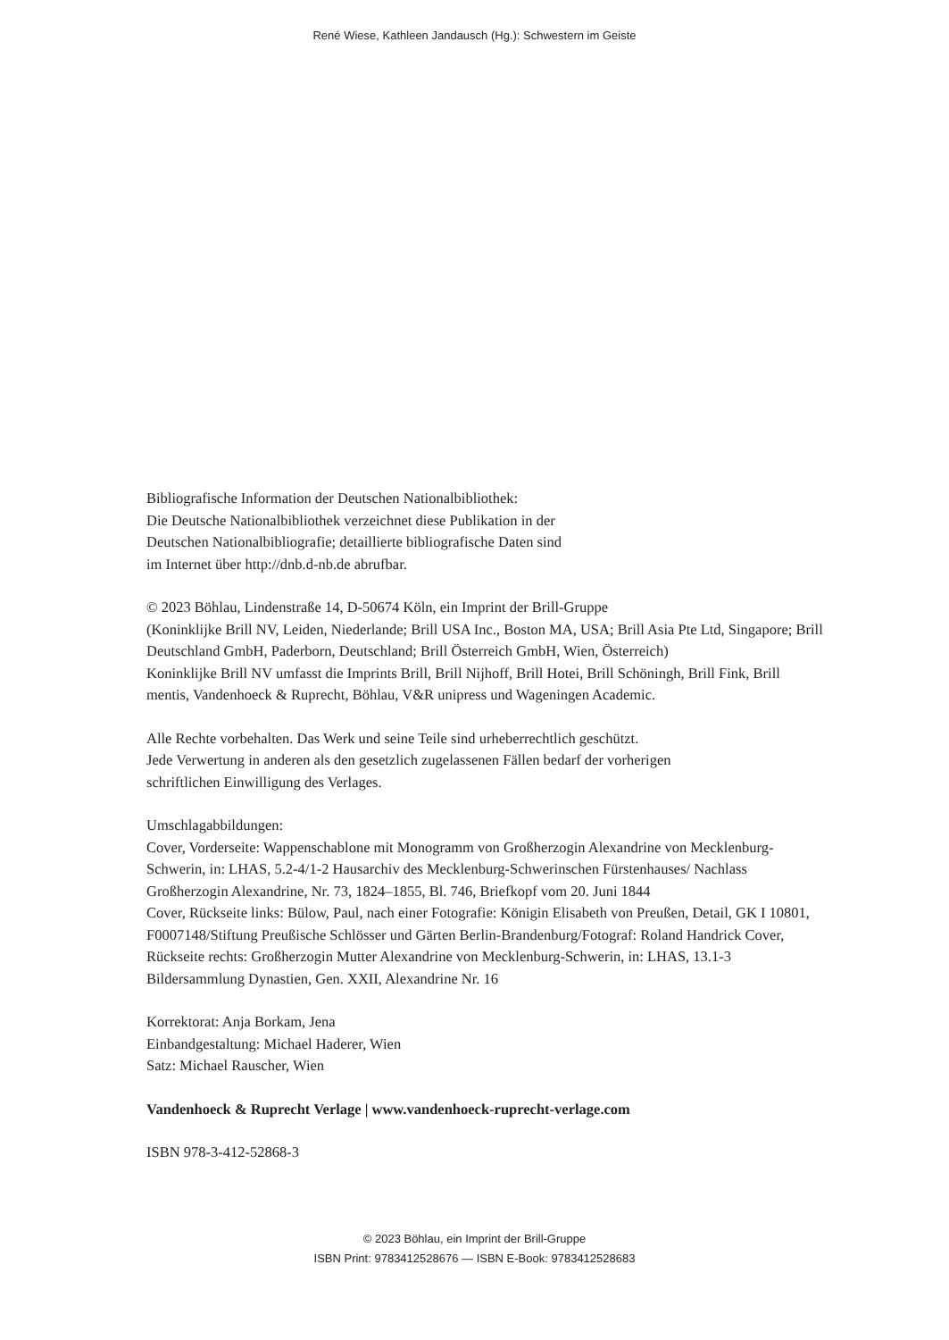René Wiese, Kathleen Jandausch (Hg.): Schwestern im Geiste
Bibliografische Information der Deutschen Nationalbibliothek:
Die Deutsche Nationalbibliothek verzeichnet diese Publikation in der
Deutschen Nationalbibliografie; detaillierte bibliografische Daten sind
im Internet über http://dnb.d-nb.de abrufbar.
© 2023 Böhlau, Lindenstraße 14, D-50674 Köln, ein Imprint der Brill-Gruppe
(Koninklijke Brill NV, Leiden, Niederlande; Brill USA Inc., Boston MA, USA; Brill Asia Pte Ltd, Singapore; Brill Deutschland GmbH, Paderborn, Deutschland; Brill Österreich GmbH, Wien, Österreich)
Koninklijke Brill NV umfasst die Imprints Brill, Brill Nijhoff, Brill Hotei, Brill Schöningh, Brill Fink, Brill mentis, Vandenhoeck & Ruprecht, Böhlau, V&R unipress und Wageningen Academic.
Alle Rechte vorbehalten. Das Werk und seine Teile sind urheberrechtlich geschützt.
Jede Verwertung in anderen als den gesetzlich zugelassenen Fällen bedarf der vorherigen
schriftlichen Einwilligung des Verlages.
Umschlagabbildungen:
Cover, Vorderseite: Wappenschablone mit Monogramm von Großherzogin Alexandrine von Mecklenburg-Schwerin, in: LHAS, 5.2-4/1-2 Hausarchiv des Mecklenburg-Schwerinschen Fürstenhauses/ Nachlass Großherzogin Alexandrine, Nr. 73, 1824–1855, Bl. 746, Briefkopf vom 20. Juni 1844
Cover, Rückseite links: Bülow, Paul, nach einer Fotografie: Königin Elisabeth von Preußen, Detail, GK I 10801, F0007148/Stiftung Preußische Schlösser und Gärten Berlin-Brandenburg/Fotograf: Roland Handrick Cover, Rückseite rechts: Großherzogin Mutter Alexandrine von Mecklenburg-Schwerin, in: LHAS, 13.1-3 Bildersammlung Dynastien, Gen. XXII, Alexandrine Nr. 16
Korrektorat: Anja Borkam, Jena
Einbandgestaltung: Michael Haderer, Wien
Satz: Michael Rauscher, Wien
Vandenhoeck & Ruprecht Verlage | www.vandenhoeck-ruprecht-verlage.com
ISBN 978-3-412-52868-3
© 2023 Böhlau, ein Imprint der Brill-Gruppe
ISBN Print: 9783412528676 — ISBN E-Book: 9783412528683